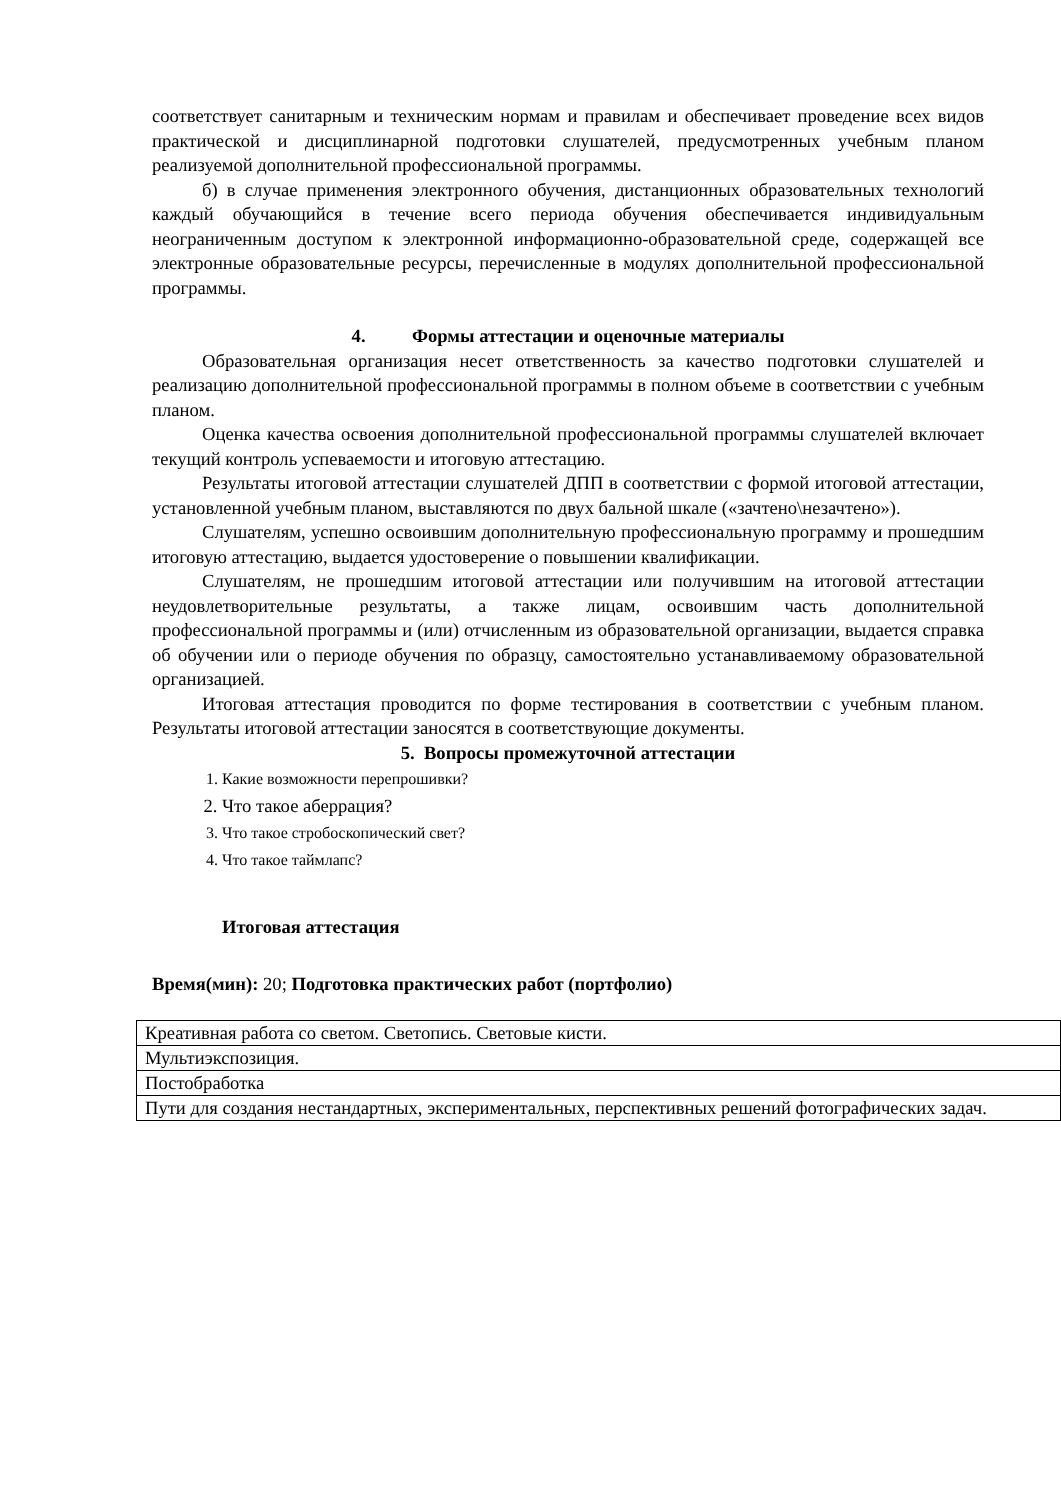соответствует санитарным и техническим нормам и правилам и обеспечивает проведение всех видов практической и дисциплинарной подготовки слушателей, предусмотренных учебным планом реализуемой дополнительной профессиональной программы.
б) в случае применения электронного обучения, дистанционных образовательных технологий каждый обучающийся в течение всего периода обучения обеспечивается индивидуальным неограниченным доступом к электронной информационно-образовательной среде, содержащей все электронные образовательные ресурсы, перечисленные в модулях дополнительной профессиональной программы.
4. Формы аттестации и оценочные материалы
Образовательная организация несет ответственность за качество подготовки слушателей и реализацию дополнительной профессиональной программы в полном объеме в соответствии с учебным планом.
Оценка качества освоения дополнительной профессиональной программы слушателей включает текущий контроль успеваемости и итоговую аттестацию.
Результаты итоговой аттестации слушателей ДПП в соответствии с формой итоговой аттестации, установленной учебным планом, выставляются по двух бальной шкале («зачтено\незачтено»).
Слушателям, успешно освоившим дополнительную профессиональную программу и прошедшим итоговую аттестацию, выдается удостоверение о повышении квалификации.
Слушателям, не прошедшим итоговой аттестации или получившим на итоговой аттестации неудовлетворительные результаты, а также лицам, освоившим часть дополнительной профессиональной программы и (или) отчисленным из образовательной организации, выдается справка об обучении или о периоде обучения по образцу, самостоятельно устанавливаемому образовательной организацией.
Итоговая аттестация проводится по форме тестирования в соответствии с учебным планом. Результаты итоговой аттестации заносятся в соответствующие документы.
5. Вопросы промежуточной аттестации
1. Какие возможности перепрошивки?
2. Что такое аберрация?
3. Что такое стробоскопический свет?
4. Что такое таймлапс?
Итоговая аттестация
Время(мин): 20; Подготовка практических работ (портфолио)
| Креативная работа со светом. Светопись. Световые кисти. |
| Мультиэкспозиция. |
| Постобработка |
| Пути для создания нестандартных, экспериментальных, перспективных решений фотографических задач. |